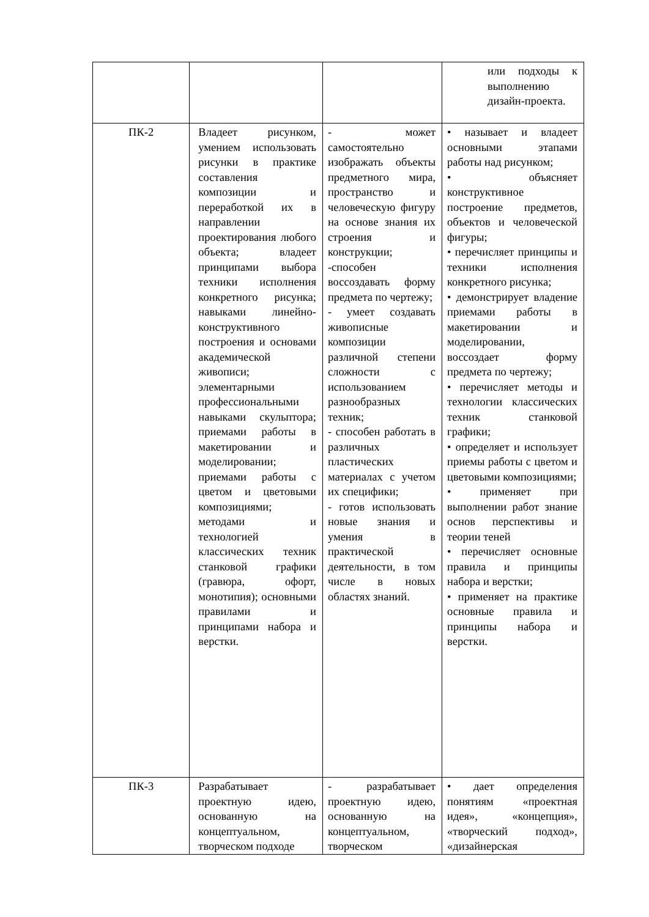| | | | или подходы к выполнению дизайн-проекта. |
| ПК-2 | Владеет рисунком, умением использовать рисунки в практике составления композиции и переработкой их в направлении проектирования любого объекта; владеет принципами выбора техники исполнения конкретного рисунка; навыками линейно-конструктивного построения и основами академической живописи; элементарными профессиональными навыками скульптора; приемами работы в макетировании и моделировании; приемами работы с цветом и цветовыми композициями; методами и технологией классических техник станковой графики (гравюра, офорт, монотипия); основными правилами и принципами набора и верстки. | - может самостоятельно изображать объекты предметного мира, пространство и человеческую фигуру на основе знания их строения и конструкции; -способен воссоздавать форму предмета по чертежу; - умеет создавать живописные композиции различной степени сложности с использованием разнообразных техник; - способен работать в различных пластических материалах с учетом их специфики; - готов использовать новые знания и умения в практической деятельности, в том числе в новых областях знаний. | • называет и владеет основными этапами работы над рисунком; • объясняет конструктивное построение предметов, объектов и человеческой фигуры; • перечисляет принципы и техники исполнения конкретного рисунка; • демонстрирует владение приемами работы в макетировании и моделировании, воссоздает форму предмета по чертежу; • перечисляет методы и технологии классических техник станковой графики; • определяет и использует приемы работы с цветом и цветовыми композициями; • применяет при выполнении работ знание основ перспективы и теории теней • перечисляет основные правила и принципы набора и верстки; • применяет на практике основные правила и принципы набора и верстки. |
| ПК-3 | Разрабатывает проектную идею, основанную на концептуальном, творческом подходе | - разрабатывает проектную идею, основанную на концептуальном, творческом | • дает определения понятиям «проектная идея», «концепция», «творческий подход», «дизайнерская |